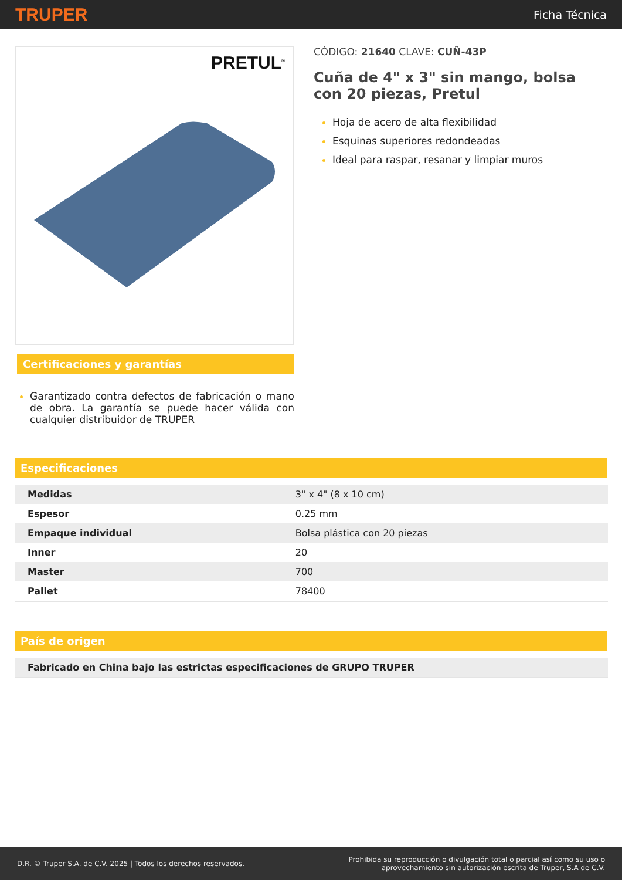TRUPER Ficha Técnica
PRETUL<sup>®</sup>
Certificaciones y garantías
Garantizado contra defectos de fabricación o mano de obra. La garantía se puede hacer válida con cualquier distribuidor de TRUPER
CÓDIGO: 21640 CLAVE: CUÑ-43P
Cuña de 4" x 3" sin mango, bolsa con 20 piezas, Pretul
Hoja de acero de alta flexibilidad
Esquinas superiores redondeadas
Ideal para raspar, resanar y limpiar muros
Especificaciones
| Medidas | 3" x 4" (8 x 10 cm) |
| Espesor | 0.25 mm |
| Empaque individual | Bolsa plástica con 20 piezas |
| Inner | 20 |
| Master | 700 |
| Pallet | 78400 |
País de origen
| Fabricado en China bajo las estrictas especificaciones de GRUPO TRUPER |
D.R. © Truper S.A. de C.V. 2025 | Todos los derechos reservados. Prohibida su reproducción o divulgación total o parcial así como su uso o
aprovechamiento sin autorización escrita de Truper, S.A de C.V.